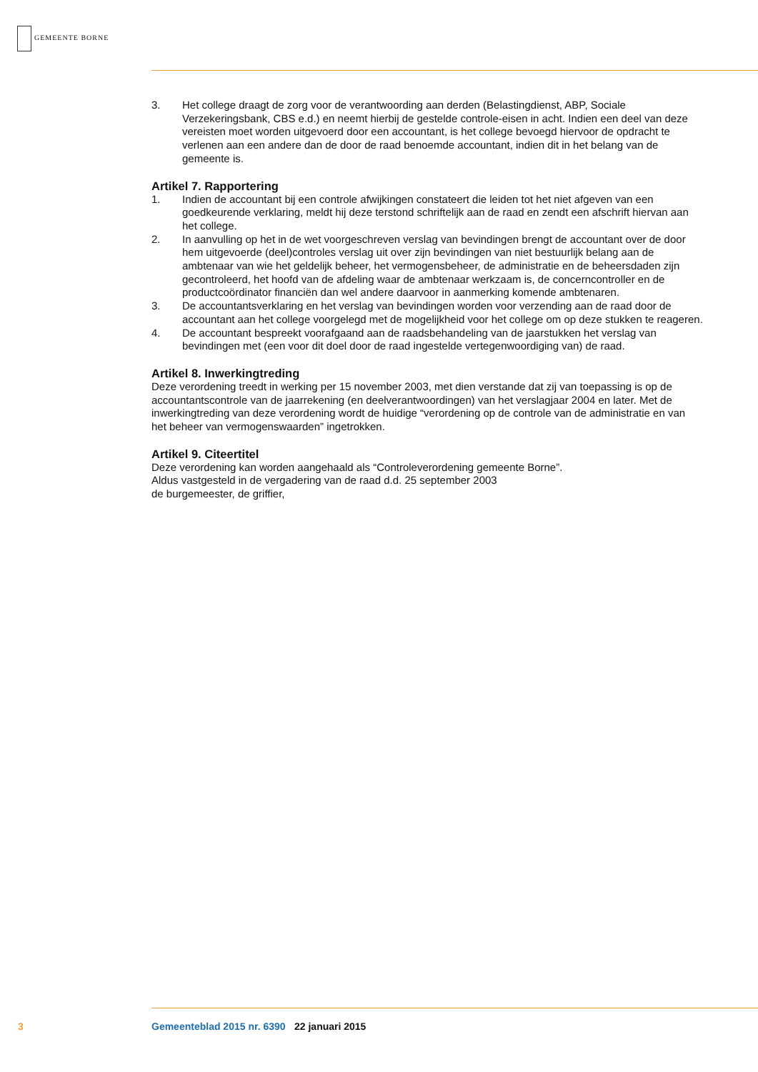GEMEENTE BORNE
3. Het college draagt de zorg voor de verantwoording aan derden (Belastingdienst, ABP, Sociale Verzekeringsbank, CBS e.d.) en neemt hierbij de gestelde controle-eisen in acht. Indien een deel van deze vereisten moet worden uitgevoerd door een accountant, is het college bevoegd hiervoor de opdracht te verlenen aan een andere dan de door de raad benoemde accountant, indien dit in het belang van de gemeente is.
Artikel 7. Rapportering
1. Indien de accountant bij een controle afwijkingen constateert die leiden tot het niet afgeven van een goedkeurende verklaring, meldt hij deze terstond schriftelijk aan de raad en zendt een afschrift hiervan aan het college.
2. In aanvulling op het in de wet voorgeschreven verslag van bevindingen brengt de accountant over de door hem uitgevoerde (deel)controles verslag uit over zijn bevindingen van niet bestuurlijk belang aan de ambtenaar van wie het geldelijk beheer, het vermogensbeheer, de administratie en de beheersdaden zijn gecontroleerd, het hoofd van de afdeling waar de ambtenaar werkzaam is, de concerncontroller en de productcoördinator financiën dan wel andere daarvoor in aanmerking komende ambtenaren.
3. De accountantsverklaring en het verslag van bevindingen worden voor verzending aan de raad door de accountant aan het college voorgelegd met de mogelijkheid voor het college om op deze stukken te reageren.
4. De accountant bespreekt voorafgaand aan de raadsbehandeling van de jaarstukken het verslag van bevindingen met (een voor dit doel door de raad ingestelde vertegenwoordiging van) de raad.
Artikel 8. Inwerkingtreding
Deze verordening treedt in werking per 15 november 2003, met dien verstande dat zij van toepassing is op de accountantscontrole van de jaarrekening (en deelverantwoordingen) van het verslagjaar 2004 en later. Met de inwerkingtreding van deze verordening wordt de huidige “verordening op de controle van de administratie en van het beheer van vermogenswaarden” ingetrokken.
Artikel 9. Citeertitel
Deze verordening kan worden aangehaald als “Controleverordening gemeente Borne”.
Aldus vastgesteld in de vergadering van de raad d.d. 25 september 2003
de burgemeester, de griffier,
3 Gemeenteblad 2015 nr. 6390 22 januari 2015